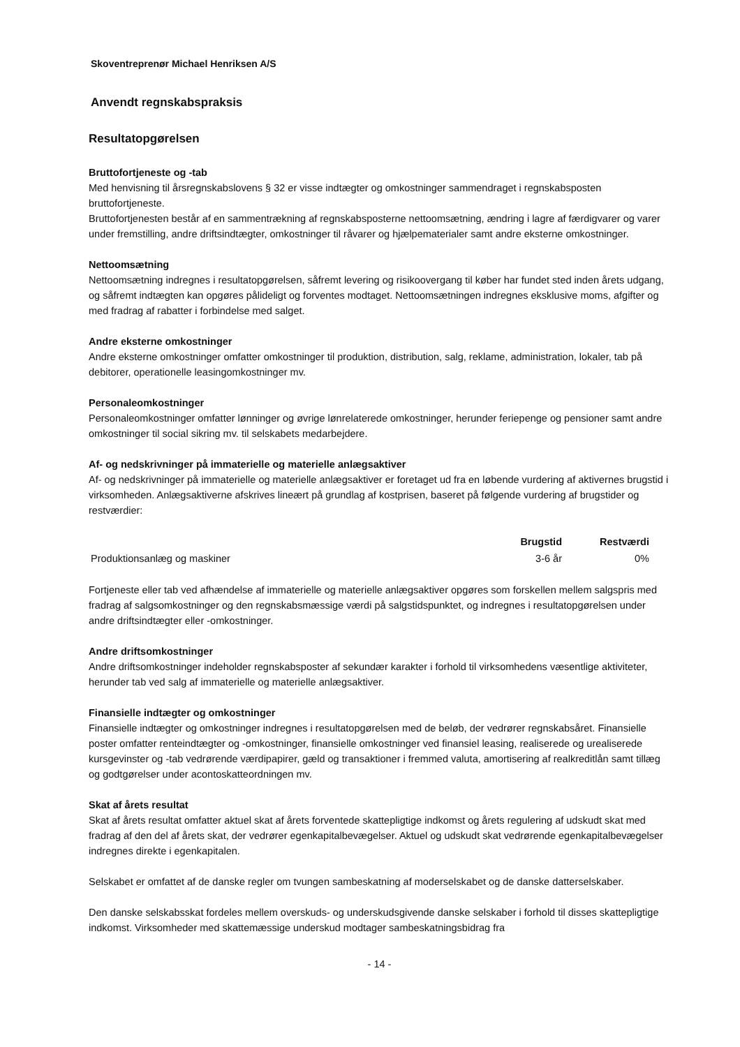Skoventreprenør Michael Henriksen A/S
Anvendt regnskabspraksis
Resultatopgørelsen
Bruttofortjeneste og -tab
Med henvisning til årsregnskabslovens § 32 er visse indtægter og omkostninger sammendraget i regnskabsposten bruttofortjeneste.
Bruttofortjenesten består af en sammentrækning af regnskabsposterne nettoomsætning, ændring i lagre af færdigvarer og varer under fremstilling, andre driftsindtægter, omkostninger til råvarer og hjælpematerialer samt andre eksterne omkostninger.
Nettoomsætning
Nettoomsætning indregnes i resultatopgørelsen, såfremt levering og risikoovergang til køber har fundet sted inden årets udgang, og såfremt indtægten kan opgøres pålideligt og forventes modtaget. Nettoomsætningen indregnes eksklusive moms, afgifter og med fradrag af rabatter i forbindelse med salget.
Andre eksterne omkostninger
Andre eksterne omkostninger omfatter omkostninger til produktion, distribution, salg, reklame, administration, lokaler, tab på debitorer, operationelle leasingomkostninger mv.
Personaleomkostninger
Personaleomkostninger omfatter lønninger og øvrige lønrelaterede omkostninger, herunder feriepenge og pensioner samt andre omkostninger til social sikring mv. til selskabets medarbejdere.
Af- og nedskrivninger på immaterielle og materielle anlægsaktiver
Af- og nedskrivninger på immaterielle og materielle anlægsaktiver er foretaget ud fra en løbende vurdering af aktivernes brugstid i virksomheden. Anlægsaktiverne afskrives lineært på grundlag af kostprisen, baseret på følgende vurdering af brugstider og restværdier:
| | Brugstid | Restværdi |
| --- | --- | --- |
| Produktionsanlæg og maskiner | 3-6 år | 0% |
Fortjeneste eller tab ved afhændelse af immaterielle og materielle anlægsaktiver opgøres som forskellen mellem salgspris med fradrag af salgsomkostninger og den regnskabsmæssige værdi på salgstidspunktet, og indregnes i resultatopgørelsen under andre driftsindtægter eller -omkostninger.
Andre driftsomkostninger
Andre driftsomkostninger indeholder regnskabsposter af sekundær karakter i forhold til virksomhedens væsentlige aktiviteter, herunder tab ved salg af immaterielle og materielle anlægsaktiver.
Finansielle indtægter og omkostninger
Finansielle indtægter og omkostninger indregnes i resultatopgørelsen med de beløb, der vedrører regnskabsåret. Finansielle poster omfatter renteindtægter og -omkostninger, finansielle omkostninger ved finansiel leasing, realiserede og urealiserede kursgevinster og -tab vedrørende værdipapirer, gæld og transaktioner i fremmed valuta, amortisering af realkreditlån samt tillæg og godtgørelser under acontoskatteordningen mv.
Skat af årets resultat
Skat af årets resultat omfatter aktuel skat af årets forventede skattepligtige indkomst og årets regulering af udskudt skat med fradrag af den del af årets skat, der vedrører egenkapitalbevægelser. Aktuel og udskudt skat vedrørende egenkapitalbevægelser indregnes direkte i egenkapitalen.
Selskabet er omfattet af de danske regler om tvungen sambeskatning af moderselskabet og de danske datterselskaber.
Den danske selskabsskat fordeles mellem overskuds- og underskudsgivende danske selskaber i forhold til disses skattepligtige indkomst. Virksomheder med skattemæssige underskud modtager sambeskatningsbidrag fra
- 14 -